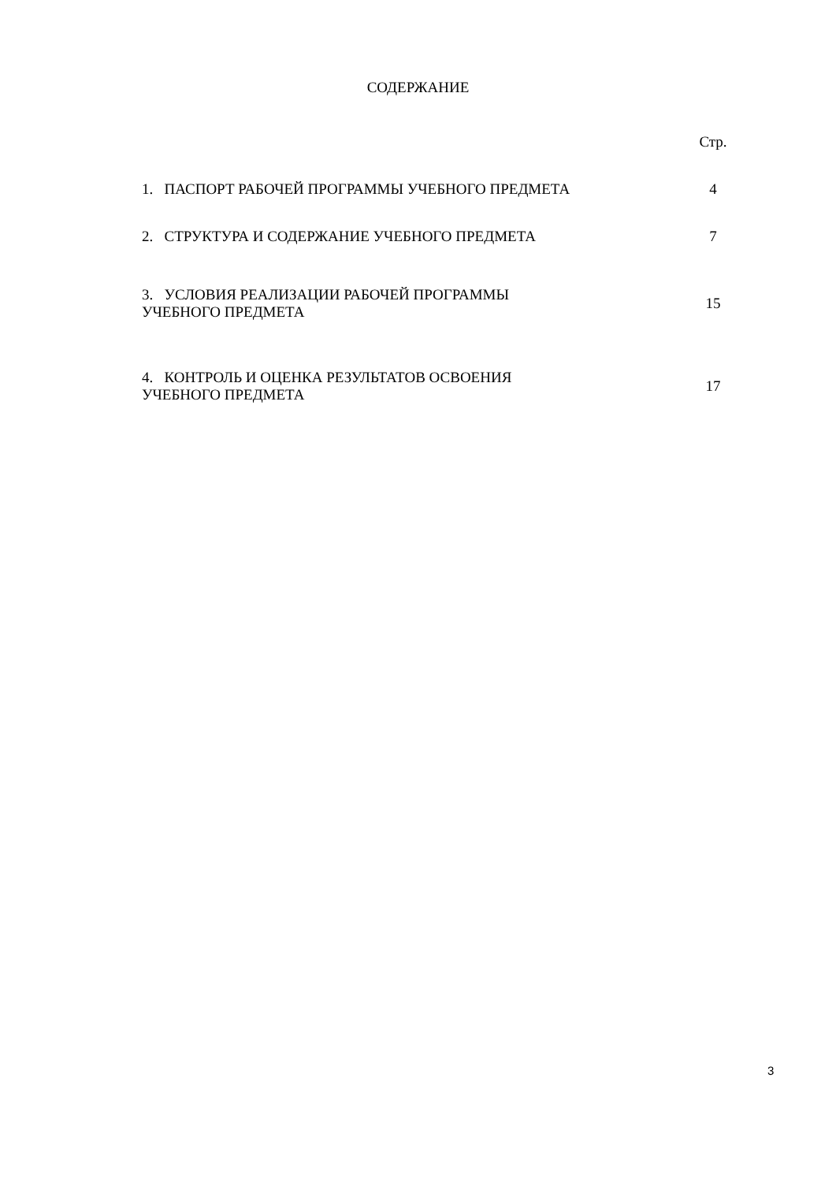СОДЕРЖАНИЕ
| | Стр. |
| 1. ПАСПОРТ РАБОЧЕЙ ПРОГРАММЫ УЧЕБНОГО ПРЕДМЕТА | 4 |
| 2. СТРУКТУРА И СОДЕРЖАНИЕ УЧЕБНОГО ПРЕДМЕТА | 7 |
| 3. УСЛОВИЯ РЕАЛИЗАЦИИ РАБОЧЕЙ ПРОГРАММЫ УЧЕБНОГО ПРЕДМЕТА | 15 |
| 4. КОНТРОЛЬ И ОЦЕНКА РЕЗУЛЬТАТОВ ОСВОЕНИЯ УЧЕБНОГО ПРЕДМЕТА | 17 |
3